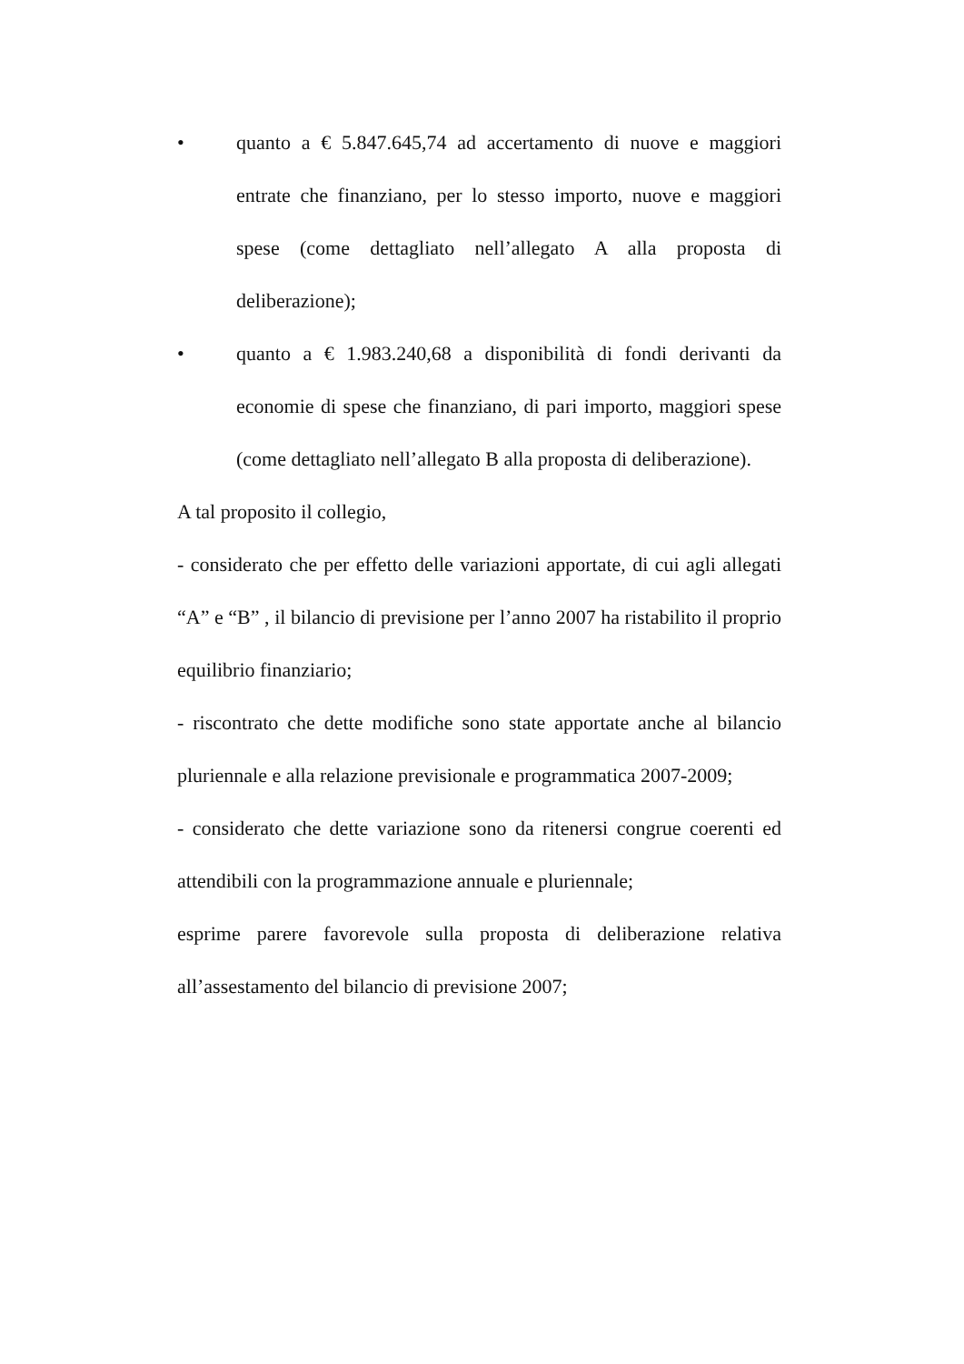• quanto a € 5.847.645,74 ad accertamento di nuove e maggiori entrate che finanziano, per lo stesso importo, nuove e maggiori spese (come dettagliato nell’allegato A alla proposta di deliberazione);
• quanto a € 1.983.240,68 a disponibilità di fondi derivanti da economie di spese che finanziano, di pari importo, maggiori spese (come dettagliato nell’allegato B alla proposta di deliberazione).
A tal proposito il collegio,
- considerato che per effetto delle variazioni apportate, di cui agli allegati “A” e “B” , il bilancio di previsione per l’anno 2007 ha ristabilito il proprio equilibrio finanziario;
- riscontrato che dette modifiche sono state apportate anche al bilancio pluriennale e alla relazione previsionale e programmatica 2007-2009;
- considerato che dette variazione sono da ritenersi congrue coerenti ed attendibili con la programmazione annuale e pluriennale;
esprime parere favorevole sulla proposta di deliberazione relativa all’assestamento del bilancio di previsione 2007;